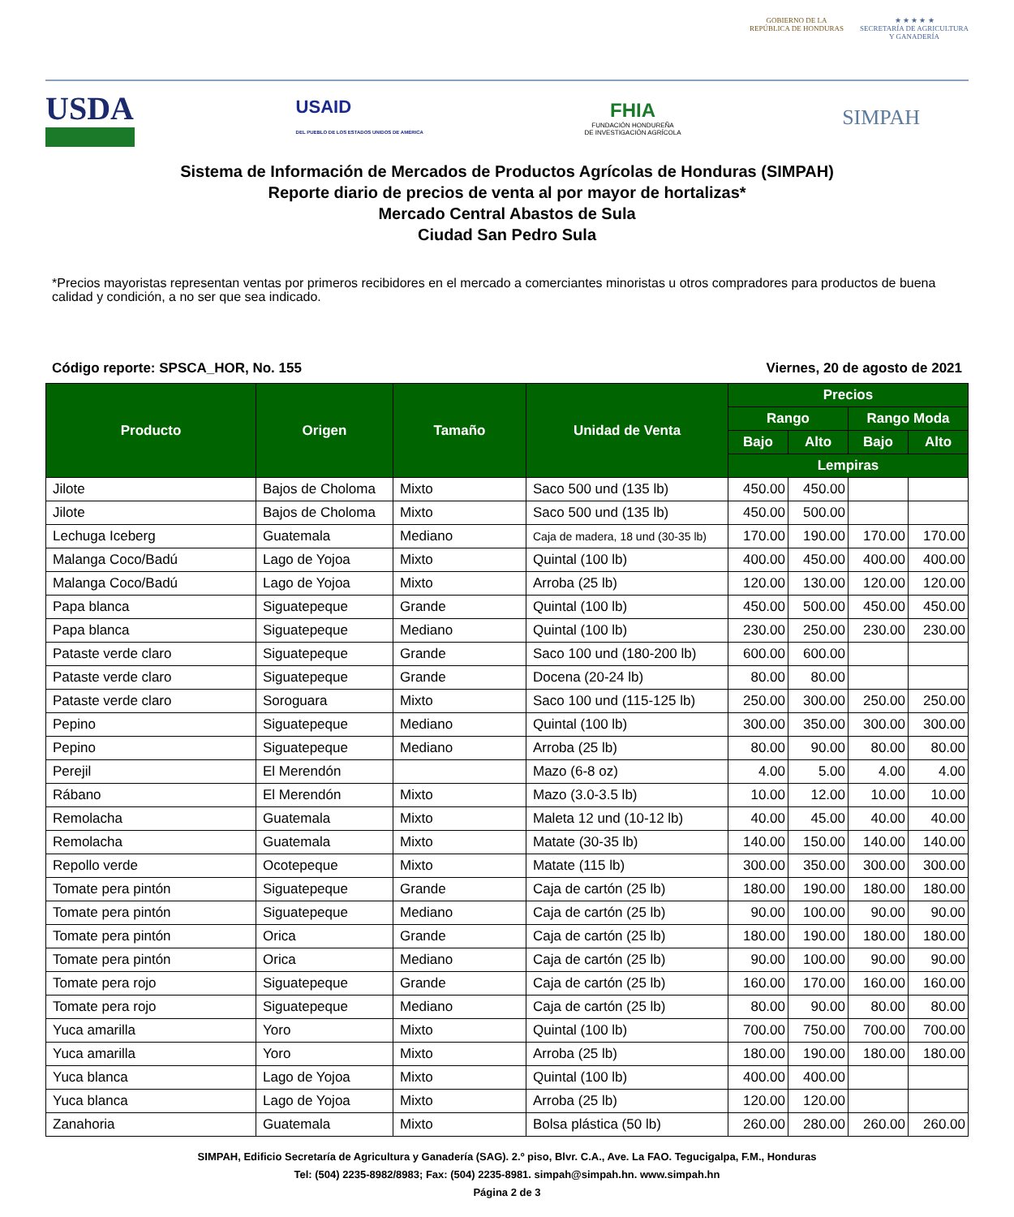GOBIERNO DE LA
REPÚBLICA DE HONDURAS
★ ★ ★ ★ ★
SECRETARÍA DE AGRICULTURA
Y GANADERÍA
USDA
USAID
DEL PUEBLO DE LOS ESTADOS UNIDOS DE AMÉRICA
FHIA
FUNDACIÓN HONDUREÑA
DE INVESTIGACIÓN AGRÍCOLA
SIMPAH
Sistema de Información de Mercados de Productos Agrícolas de Honduras (SIMPAH)
Reporte diario de precios de venta al por mayor de hortalizas*
Mercado Central Abastos de Sula
Ciudad San Pedro Sula
*Precios mayoristas representan ventas por primeros recibidores en el mercado a comerciantes minoristas u otros compradores para productos de buena calidad y condición, a no ser que sea indicado.
Código reporte: SPSCA_HOR, No. 155 Viernes, 20 de agosto de 2021
| Producto | Origen | Tamaño | Unidad de Venta | Precios | | | |
| --- | --- | --- | --- | --- | --- | --- | --- |
| | | | | Rango | | Rango Moda | |
| | | | | Bajo | Alto | Bajo | Alto |
| | | | | Lempiras | | | |
| Jilote | Bajos de Choloma | Mixto | Saco 500 und (135 lb) | 450.00 | 450.00 | | |
| Jilote | Bajos de Choloma | Mixto | Saco 500 und (135 lb) | 450.00 | 500.00 | | |
| Lechuga Iceberg | Guatemala | Mediano | Caja de madera, 18 und (30-35 lb) | 170.00 | 190.00 | 170.00 | 170.00 |
| Malanga Coco/Badú | Lago de Yojoa | Mixto | Quintal (100 lb) | 400.00 | 450.00 | 400.00 | 400.00 |
| Malanga Coco/Badú | Lago de Yojoa | Mixto | Arroba (25 lb) | 120.00 | 130.00 | 120.00 | 120.00 |
| Papa blanca | Siguatepeque | Grande | Quintal (100 lb) | 450.00 | 500.00 | 450.00 | 450.00 |
| Papa blanca | Siguatepeque | Mediano | Quintal (100 lb) | 230.00 | 250.00 | 230.00 | 230.00 |
| Pataste verde claro | Siguatepeque | Grande | Saco 100 und (180-200 lb) | 600.00 | 600.00 | | |
| Pataste verde claro | Siguatepeque | Grande | Docena (20-24 lb) | 80.00 | 80.00 | | |
| Pataste verde claro | Soroguara | Mixto | Saco 100 und (115-125 lb) | 250.00 | 300.00 | 250.00 | 250.00 |
| Pepino | Siguatepeque | Mediano | Quintal (100 lb) | 300.00 | 350.00 | 300.00 | 300.00 |
| Pepino | Siguatepeque | Mediano | Arroba (25 lb) | 80.00 | 90.00 | 80.00 | 80.00 |
| Perejil | El Merendón | | Mazo (6-8 oz) | 4.00 | 5.00 | 4.00 | 4.00 |
| Rábano | El Merendón | Mixto | Mazo (3.0-3.5 lb) | 10.00 | 12.00 | 10.00 | 10.00 |
| Remolacha | Guatemala | Mixto | Maleta 12 und (10-12 lb) | 40.00 | 45.00 | 40.00 | 40.00 |
| Remolacha | Guatemala | Mixto | Matate (30-35 lb) | 140.00 | 150.00 | 140.00 | 140.00 |
| Repollo verde | Ocotepeque | Mixto | Matate (115 lb) | 300.00 | 350.00 | 300.00 | 300.00 |
| Tomate pera pintón | Siguatepeque | Grande | Caja de cartón (25 lb) | 180.00 | 190.00 | 180.00 | 180.00 |
| Tomate pera pintón | Siguatepeque | Mediano | Caja de cartón (25 lb) | 90.00 | 100.00 | 90.00 | 90.00 |
| Tomate pera pintón | Orica | Grande | Caja de cartón (25 lb) | 180.00 | 190.00 | 180.00 | 180.00 |
| Tomate pera pintón | Orica | Mediano | Caja de cartón (25 lb) | 90.00 | 100.00 | 90.00 | 90.00 |
| Tomate pera rojo | Siguatepeque | Grande | Caja de cartón (25 lb) | 160.00 | 170.00 | 160.00 | 160.00 |
| Tomate pera rojo | Siguatepeque | Mediano | Caja de cartón (25 lb) | 80.00 | 90.00 | 80.00 | 80.00 |
| Yuca amarilla | Yoro | Mixto | Quintal (100 lb) | 700.00 | 750.00 | 700.00 | 700.00 |
| Yuca amarilla | Yoro | Mixto | Arroba (25 lb) | 180.00 | 190.00 | 180.00 | 180.00 |
| Yuca blanca | Lago de Yojoa | Mixto | Quintal (100 lb) | 400.00 | 400.00 | | |
| Yuca blanca | Lago de Yojoa | Mixto | Arroba (25 lb) | 120.00 | 120.00 | | |
| Zanahoria | Guatemala | Mixto | Bolsa plástica (50 lb) | 260.00 | 280.00 | 260.00 | 260.00 |
SIMPAH, Edificio Secretaría de Agricultura y Ganadería (SAG). 2.º piso, Blvr. C.A., Ave. La FAO. Tegucigalpa, F.M., Honduras
Tel: (504) 2235-8982/8983; Fax: (504) 2235-8981. simpah@simpah.hn. www.simpah.hn
Página 2 de 3